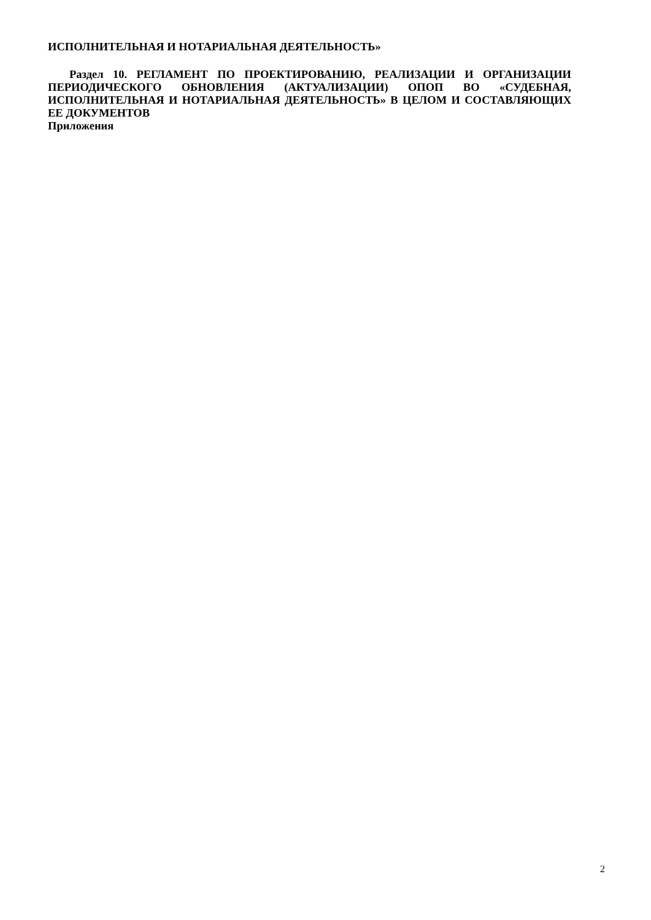ИСПОЛНИТЕЛЬНАЯ И НОТАРИАЛЬНАЯ ДЕЯТЕЛЬНОСТЬ»
Раздел 10. РЕГЛАМЕНТ ПО ПРОЕКТИРОВАНИЮ, РЕАЛИЗАЦИИ И ОРГАНИЗАЦИИ ПЕРИОДИЧЕСКОГО ОБНОВЛЕНИЯ (АКТУАЛИЗАЦИИ) ОПОП ВО «СУДЕБНАЯ, ИСПОЛНИТЕЛЬНАЯ И НОТАРИАЛЬНАЯ ДЕЯТЕЛЬНОСТЬ» В ЦЕЛОМ И СОСТАВЛЯЮЩИХ ЕЕ ДОКУМЕНТОВ
Приложения
2